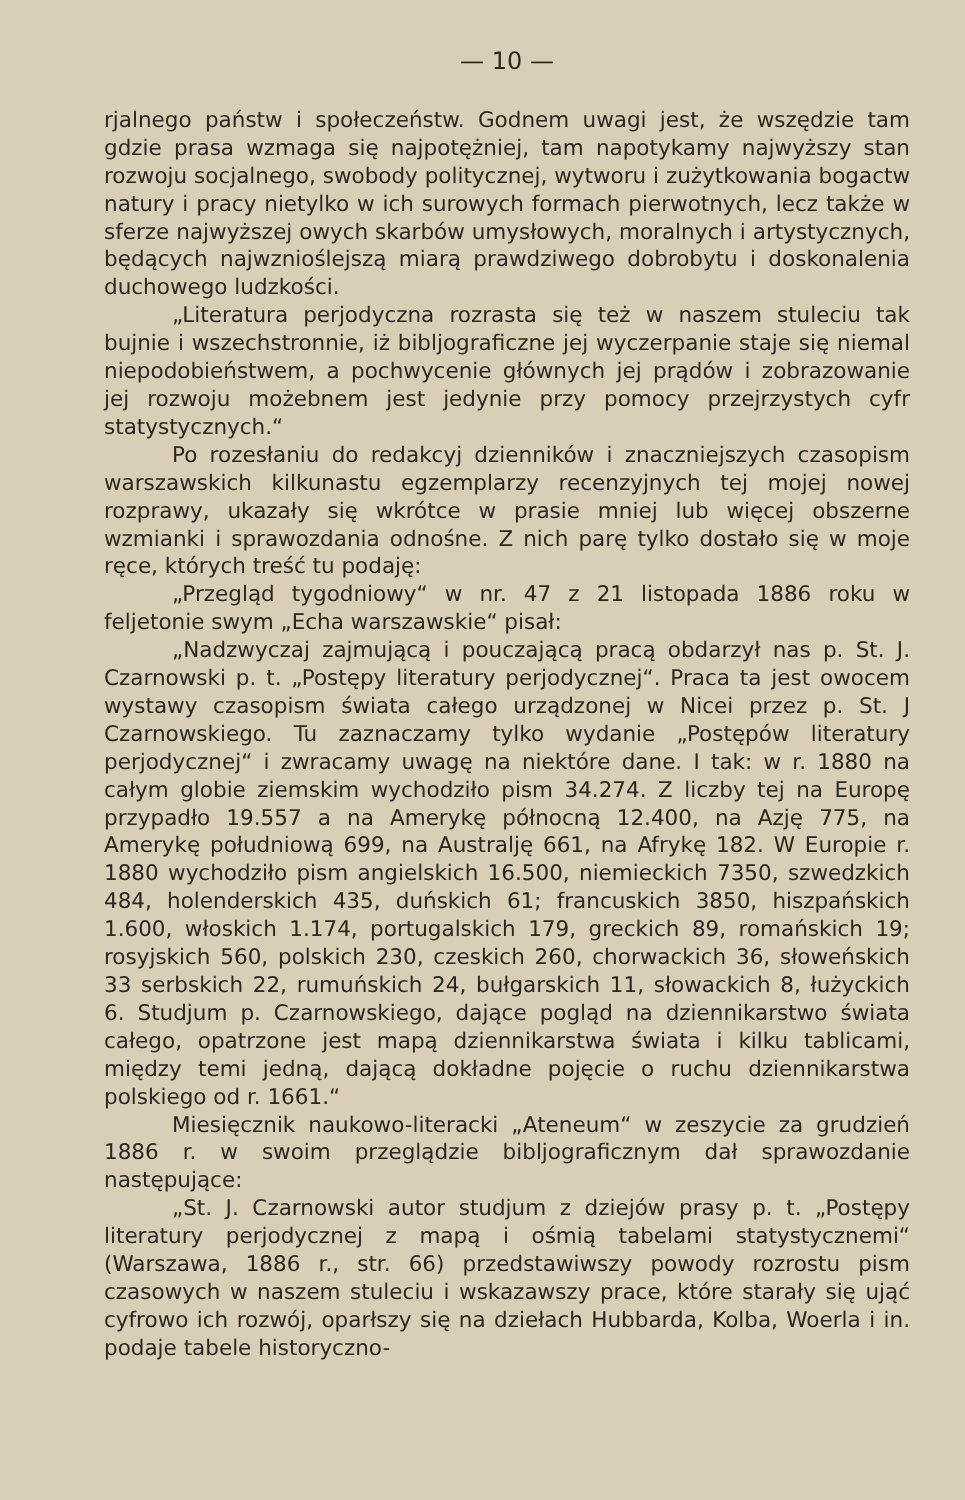— 10 —
rjalnego państw i społeczeństw. Godnem uwagi jest, że wszędzie tam gdzie prasa wzmaga się najpotężniej, tam napotykamy najwyższy stan rozwoju socjalnego, swobody politycznej, wytworu i zużytkowania bogactw natury i pracy nietylko w ich surowych formach pierwotnych, lecz także w sferze najwyższej owych skarbów umysłowych, moralnych i artystycznych, będących najwznioślejszą miarą prawdziwego dobrobytu i doskonalenia duchowego ludzkości.
„Literatura perjodyczna rozrasta się też w naszem stuleciu tak bujnie i wszechstronnie, iż bibljograficzne jej wyczerpanie staje się niemal niepodobieństwem, a pochwycenie głównych jej prądów i zobrazowanie jej rozwoju możebnem jest jedynie przy pomocy przejrzystych cyfr statystycznych.“
Po rozesłaniu do redakcyj dzienników i znaczniejszych czasopism warszawskich kilkunastu egzemplarzy recenzyjnych tej mojej nowej rozprawy, ukazały się wkrótce w prasie mniej lub więcej obszerne wzmianki i sprawozdania odnośne. Z nich parę tylko dostało się w moje ręce, których treść tu podaję:
„Przegląd tygodniowy“ w nr. 47 z 21 listopada 1886 roku w feljetonie swym „Echa warszawskie“ pisał:
„Nadzwyczaj zajmującą i pouczającą pracą obdarzył nas p. St. J. Czarnowski p. t. „Postępy literatury perjodycznej“. Praca ta jest owocem wystawy czasopism świata całego urządzonej w Nicei przez p. St. J Czarnowskiego. Tu zaznaczamy tylko wydanie „Postępów literatury perjodycznej“ i zwracamy uwagę na niektóre dane. I tak: w r. 1880 na całym globie ziemskim wychodziło pism 34.274. Z liczby tej na Europę przypadło 19.557 a na Amerykę północną 12.400, na Azję 775, na Amerykę południową 699, na Australję 661, na Afrykę 182. W Europie r. 1880 wychodziło pism angielskich 16.500, niemieckich 7350, szwedzkich 484, holenderskich 435, duńskich 61; francuskich 3850, hiszpańskich 1.600, włoskich 1.174, portugalskich 179, greckich 89, romańskich 19; rosyjskich 560, polskich 230, czeskich 260, chorwackich 36, słoweńskich 33 serbskich 22, rumuńskich 24, bułgarskich 11, słowackich 8, łużyckich 6. Studjum p. Czarnowskiego, dające pogląd na dziennikarstwo świata całego, opatrzone jest mapą dziennikarstwa świata i kilku tablicami, między temi jedną, dającą dokładne pojęcie o ruchu dziennikarstwa polskiego od r. 1661.“
Miesięcznik naukowo-literacki „Ateneum“ w zeszycie za grudzień 1886 r. w swoim przeglądzie bibljograficznym dał sprawozdanie następujące:
„St. J. Czarnowski autor studjum z dziejów prasy p. t. „Postępy literatury perjodycznej z mapą i ośmią tabelami statystycznemi“ (Warszawa, 1886 r., str. 66) przedstawiwszy powody rozrostu pism czasowych w naszem stuleciu i wskazawszy prace, które starały się ująć cyfrowo ich rozwój, oparłszy się na dziełach Hubbarda, Kolba, Woerla i in. podaje tabele historyczno-